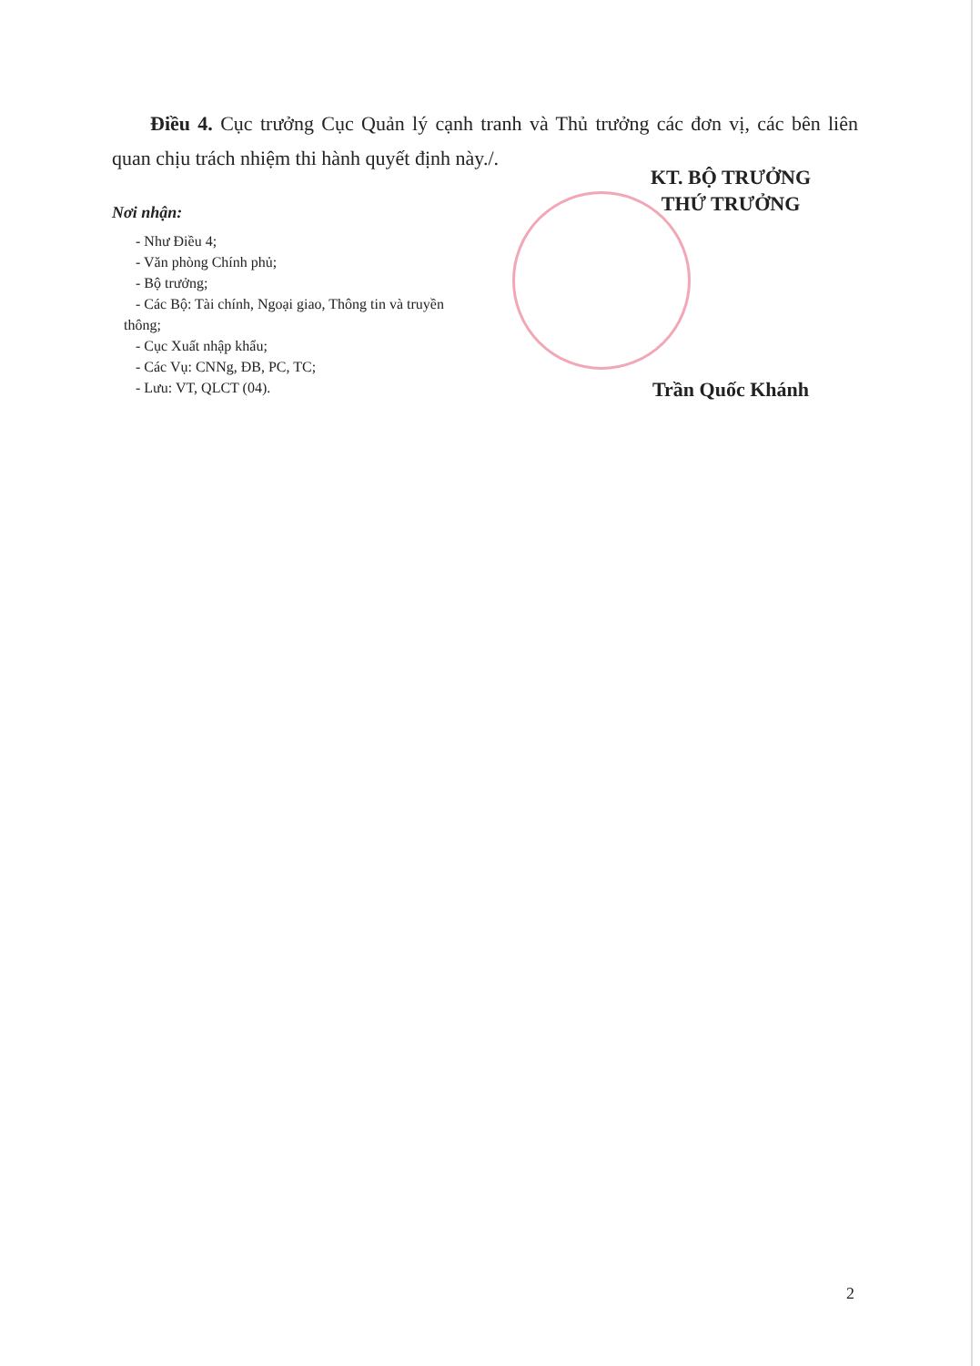Điều 4. Cục trưởng Cục Quản lý cạnh tranh và Thủ trưởng các đơn vị, các bên liên quan chịu trách nhiệm thi hành quyết định này./.
Nơi nhận:
- Như Điều 4;
- Văn phòng Chính phủ;
- Bộ trưởng;
- Các Bộ: Tài chính, Ngoại giao, Thông tin và truyền
thông;
- Cục Xuất nhập khẩu;
- Các Vụ: CNNg, ĐB, PC, TC;
- Lưu: VT, QLCT (04).
KT. BỘ TRƯỞNG
THỨ TRƯỞNG
Trần Quốc Khánh
2